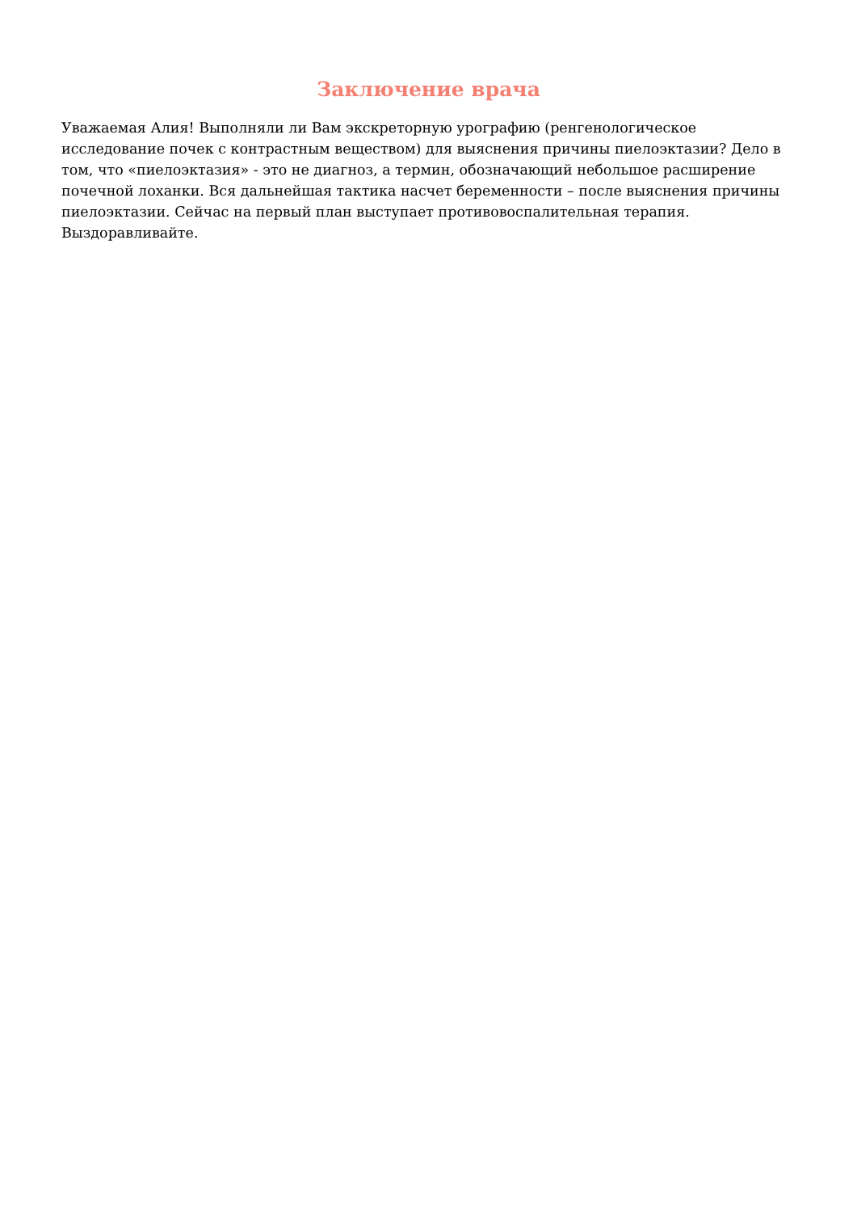Заключение врача
Уважаемая Алия! Выполняли ли Вам экскреторную урографию (ренгенологическое исследование почек с контрастным веществом) для выяснения причины пиелоэктазии? Дело в том, что «пиелоэктазия» - это не диагноз, а термин, обозначающий небольшое расширение почечной лоханки. Вся дальнейшая тактика насчет беременности – после выяснения причины пиелоэктазии. Сейчас на первый план выступает противовоспалительная терапия. Выздоравливайте.